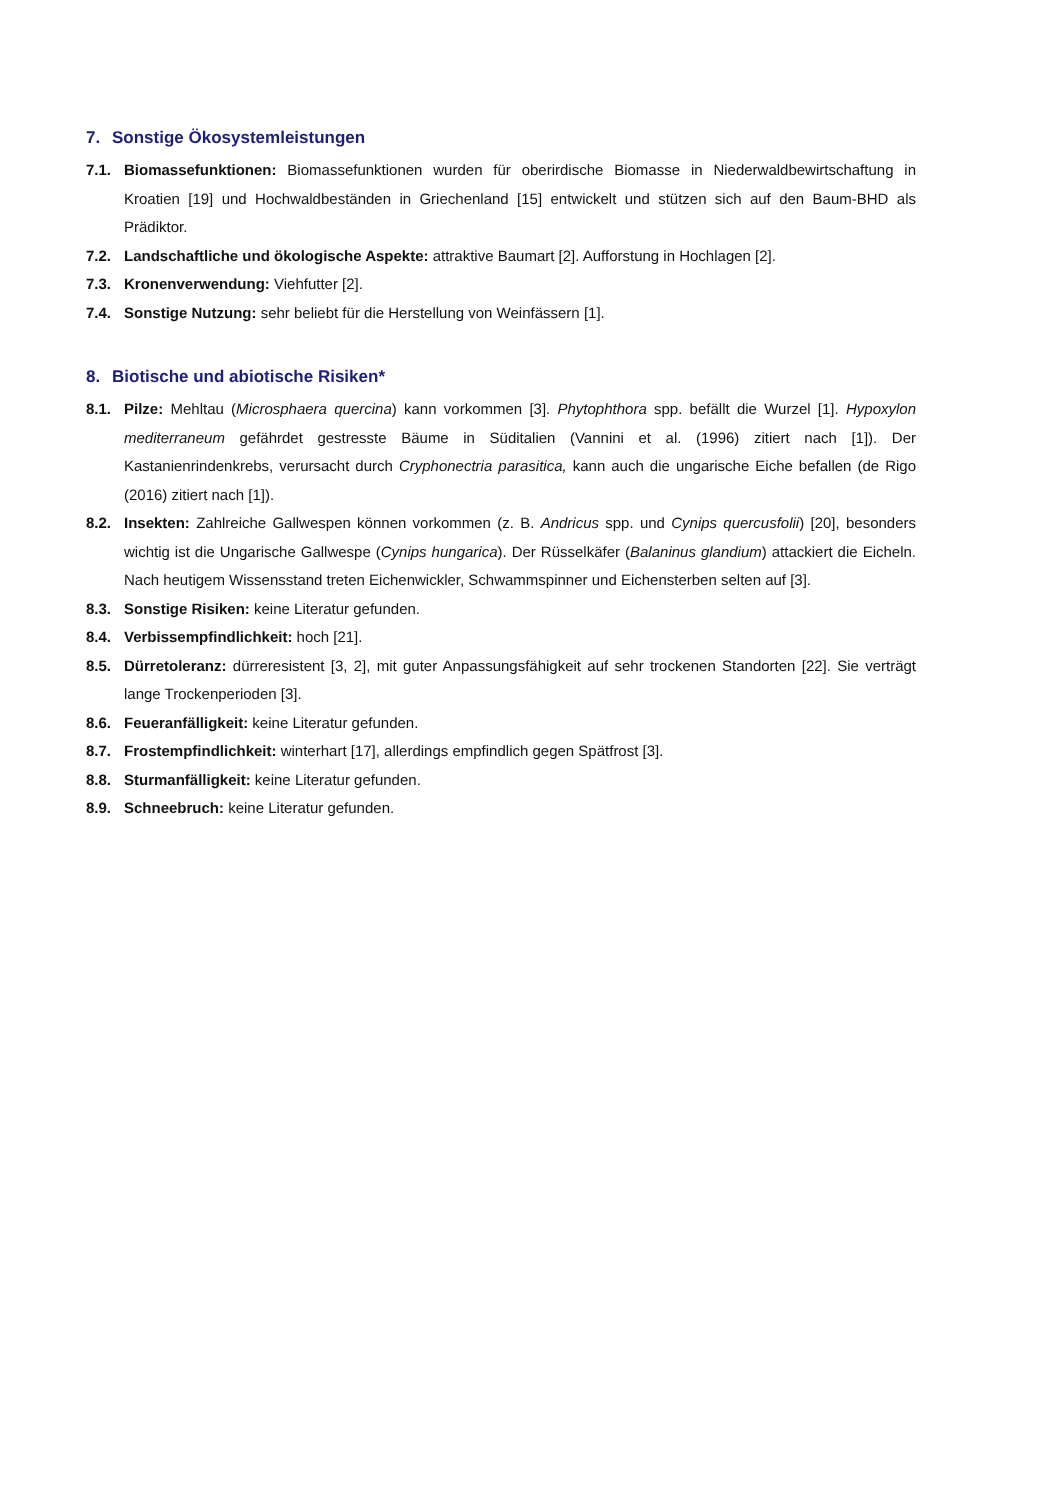7. Sonstige Ökosystemleistungen
7.1. Biomassefunktionen: Biomassefunktionen wurden für oberirdische Biomasse in Niederwaldbewirtschaftung in Kroatien [19] und Hochwaldbeständen in Griechenland [15] entwickelt und stützen sich auf den Baum-BHD als Prädiktor.
7.2. Landschaftliche und ökologische Aspekte: attraktive Baumart [2]. Aufforstung in Hochlagen [2].
7.3. Kronenverwendung: Viehfutter [2].
7.4. Sonstige Nutzung: sehr beliebt für die Herstellung von Weinfässern [1].
8. Biotische und abiotische Risiken*
8.1. Pilze: Mehltau (Microsphaera quercina) kann vorkommen [3]. Phytophthora spp. befällt die Wurzel [1]. Hypoxylon mediterraneum gefährdet gestresste Bäume in Süditalien (Vannini et al. (1996) zitiert nach [1]). Der Kastanienrindenkrebs, verursacht durch Cryphonectria parasitica, kann auch die ungarische Eiche befallen (de Rigo (2016) zitiert nach [1]).
8.2. Insekten: Zahlreiche Gallwespen können vorkommen (z. B. Andricus spp. und Cynips quercusfolii) [20], besonders wichtig ist die Ungarische Gallwespe (Cynips hungarica). Der Rüsselkäfer (Balaninus glandium) attackiert die Eicheln. Nach heutigem Wissensstand treten Eichenwickler, Schwammspinner und Eichensterben selten auf [3].
8.3. Sonstige Risiken: keine Literatur gefunden.
8.4. Verbissempfindlichkeit: hoch [21].
8.5. Dürretoleranz: dürreresistent [3, 2], mit guter Anpassungsfähigkeit auf sehr trockenen Standorten [22]. Sie verträgt lange Trockenperioden [3].
8.6. Feueranfälligkeit: keine Literatur gefunden.
8.7. Frostempfindlichkeit: winterhart [17], allerdings empfindlich gegen Spätfrost [3].
8.8. Sturmanfälligkeit: keine Literatur gefunden.
8.9. Schneebruch: keine Literatur gefunden.